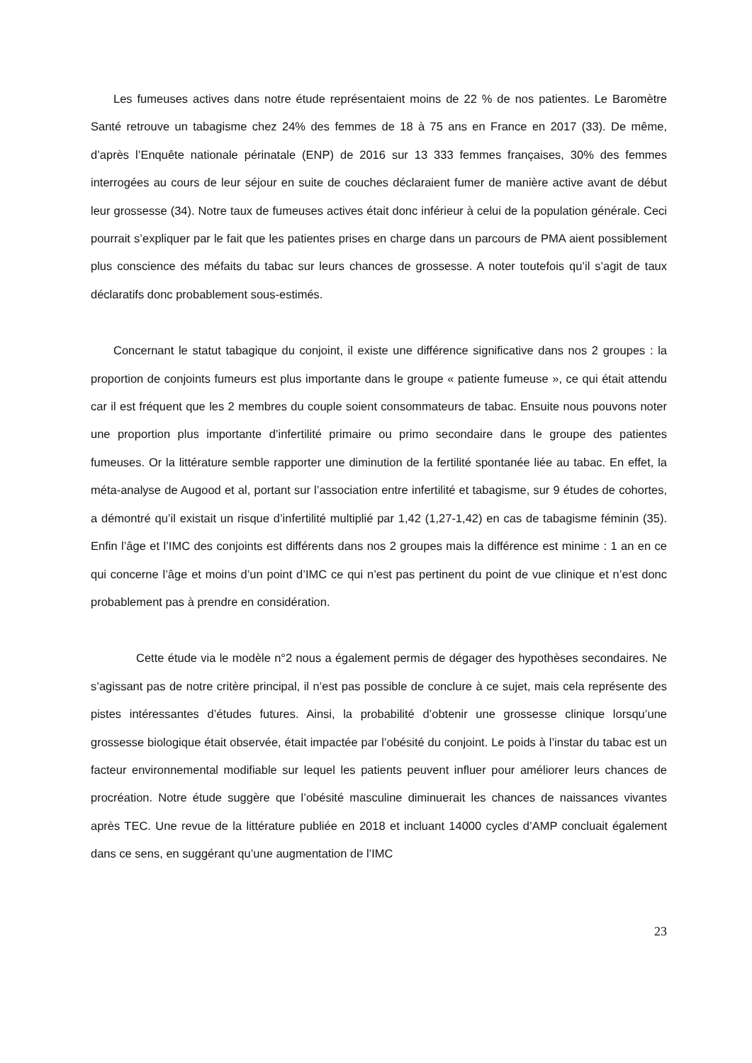Les fumeuses actives dans notre étude représentaient moins de 22 % de nos patientes. Le Baromètre Santé retrouve un tabagisme chez 24% des femmes de 18 à 75 ans en France en 2017 (33). De même, d’après l’Enquête nationale périnatale (ENP) de 2016 sur 13 333 femmes françaises, 30% des femmes interrogées au cours de leur séjour en suite de couches déclaraient fumer de manière active avant de début leur grossesse (34). Notre taux de fumeuses actives était donc inférieur à celui de la population générale. Ceci pourrait s’expliquer par le fait que les patientes prises en charge dans un parcours de PMA aient possiblement plus conscience des méfaits du tabac sur leurs chances de grossesse. A noter toutefois qu’il s’agit de taux déclaratifs donc probablement sous-estimés.
Concernant le statut tabagique du conjoint, il existe une différence significative dans nos 2 groupes : la proportion de conjoints fumeurs est plus importante dans le groupe « patiente fumeuse », ce qui était attendu car il est fréquent que les 2 membres du couple soient consommateurs de tabac. Ensuite nous pouvons noter une proportion plus importante d’infertilité primaire ou primo secondaire dans le groupe des patientes fumeuses. Or la littérature semble rapporter une diminution de la fertilité spontanée liée au tabac. En effet, la méta-analyse de Augood et al, portant sur l’association entre infertilité et tabagisme, sur 9 études de cohortes, a démontré qu’il existait un risque d’infertilité multiplié par 1,42 (1,27-1,42) en cas de tabagisme féminin (35). Enfin l’âge et l’IMC des conjoints est différents dans nos 2 groupes mais la différence est minime : 1 an en ce qui concerne l’âge et moins d’un point d’IMC ce qui n’est pas pertinent du point de vue clinique et n’est donc probablement pas à prendre en considération.
Cette étude via le modèle n°2 nous a également permis de dégager des hypothèses secondaires. Ne s’agissant pas de notre critère principal, il n’est pas possible de conclure à ce sujet, mais cela représente des pistes intéressantes d’études futures. Ainsi, la probabilité d’obtenir une grossesse clinique lorsqu’une grossesse biologique était observée, était impactée par l’obésité du conjoint. Le poids à l’instar du tabac est un facteur environnemental modifiable sur lequel les patients peuvent influer pour améliorer leurs chances de procréation. Notre étude suggère que l’obésité masculine diminuerait les chances de naissances vivantes après TEC. Une revue de la littérature publiée en 2018 et incluant 14000 cycles d’AMP concluait également dans ce sens, en suggérant qu’une augmentation de l’IMC
23